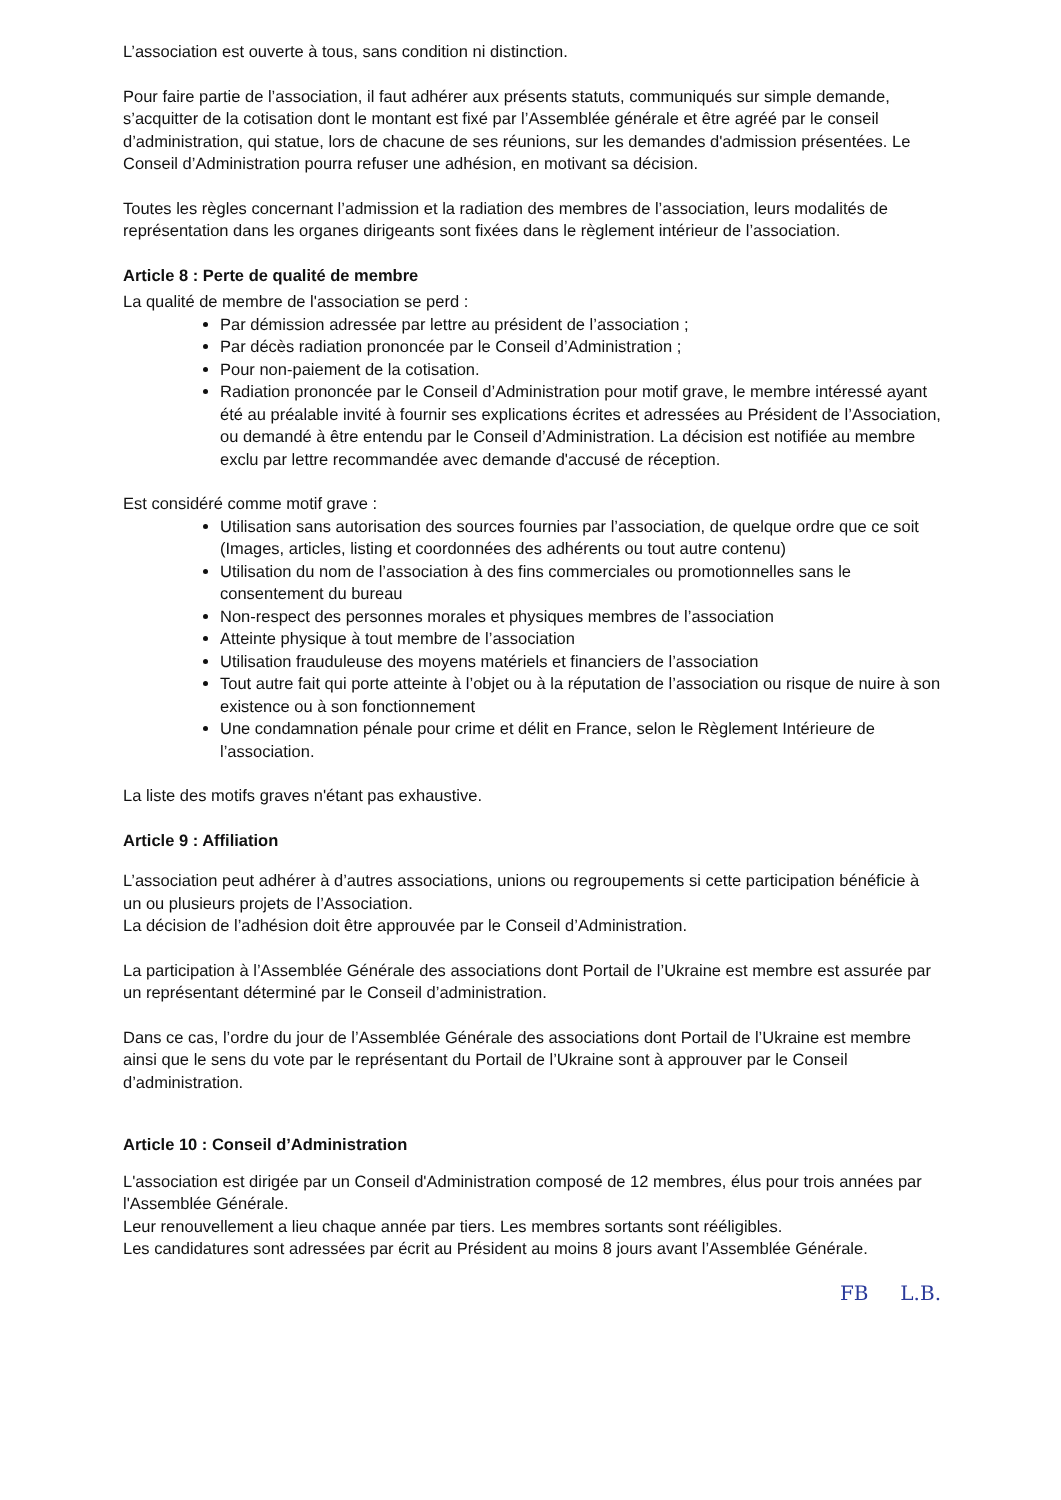L’association est ouverte à tous, sans condition ni distinction.
Pour faire partie de l’association, il faut adhérer aux présents statuts, communiqués sur simple demande, s’acquitter de la cotisation dont le montant est fixé par l’Assemblée générale et être agréé par le conseil d’administration, qui statue, lors de chacune de ses réunions, sur les demandes d'admission présentées. Le Conseil d’Administration pourra refuser une adhésion, en motivant sa décision.
Toutes les règles concernant l’admission et la radiation des membres de l’association, leurs modalités de représentation dans les organes dirigeants sont fixées dans le règlement intérieur de l’association.
Article 8 : Perte de qualité de membre
La qualité de membre de l'association se perd :
Par démission adressée par lettre au président de l’association ;
Par décès radiation prononcée par le Conseil d’Administration ;
Pour non-paiement de la cotisation.
Radiation prononcée par le Conseil d’Administration pour motif grave, le membre intéressé ayant été au préalable invité à fournir ses explications écrites et adressées au Président de l’Association, ou demandé à être entendu par le Conseil d’Administration. La décision est notifiée au membre exclu par lettre recommandée avec demande d'accusé de réception.
Est considéré comme motif grave :
Utilisation sans autorisation des sources fournies par l’association, de quelque ordre que ce soit (Images, articles, listing et coordonnées des adhérents ou tout autre contenu)
Utilisation du nom de l’association à des fins commerciales ou promotionnelles sans le consentement du bureau
Non-respect des personnes morales et physiques membres de l’association
Atteinte physique à tout membre de l’association
Utilisation frauduleuse des moyens matériels et financiers de l’association
Tout autre fait qui porte atteinte à l’objet ou à la réputation de l’association ou risque de nuire à son existence ou à son fonctionnement
Une condamnation pénale pour crime et délit en France, selon le Règlement Intérieure de l’association.
La liste des motifs graves n'étant pas exhaustive.
Article 9 : Affiliation
L’association peut adhérer à d’autres associations, unions ou regroupements si cette participation bénéficie à un ou plusieurs projets de l’Association.
La décision de l’adhésion doit être approuvée par le Conseil d’Administration.
La participation à l’Assemblée Générale des associations dont Portail de l’Ukraine est membre est assurée par un représentant déterminé par le Conseil d’administration.
Dans ce cas, l’ordre du jour de l’Assemblée Générale des associations dont Portail de l’Ukraine est membre ainsi que le sens du vote par le représentant du Portail de l’Ukraine sont à approuver par le Conseil d’administration.
Article 10 : Conseil d’Administration
L'association est dirigée par un Conseil d'Administration composé de 12 membres, élus pour trois années par l'Assemblée Générale.
Leur renouvellement a lieu chaque année par tiers. Les membres sortants sont rééligibles.
Les candidatures sont adressées par écrit au Président au moins 8 jours avant l’Assemblée Générale.
FB L.B.